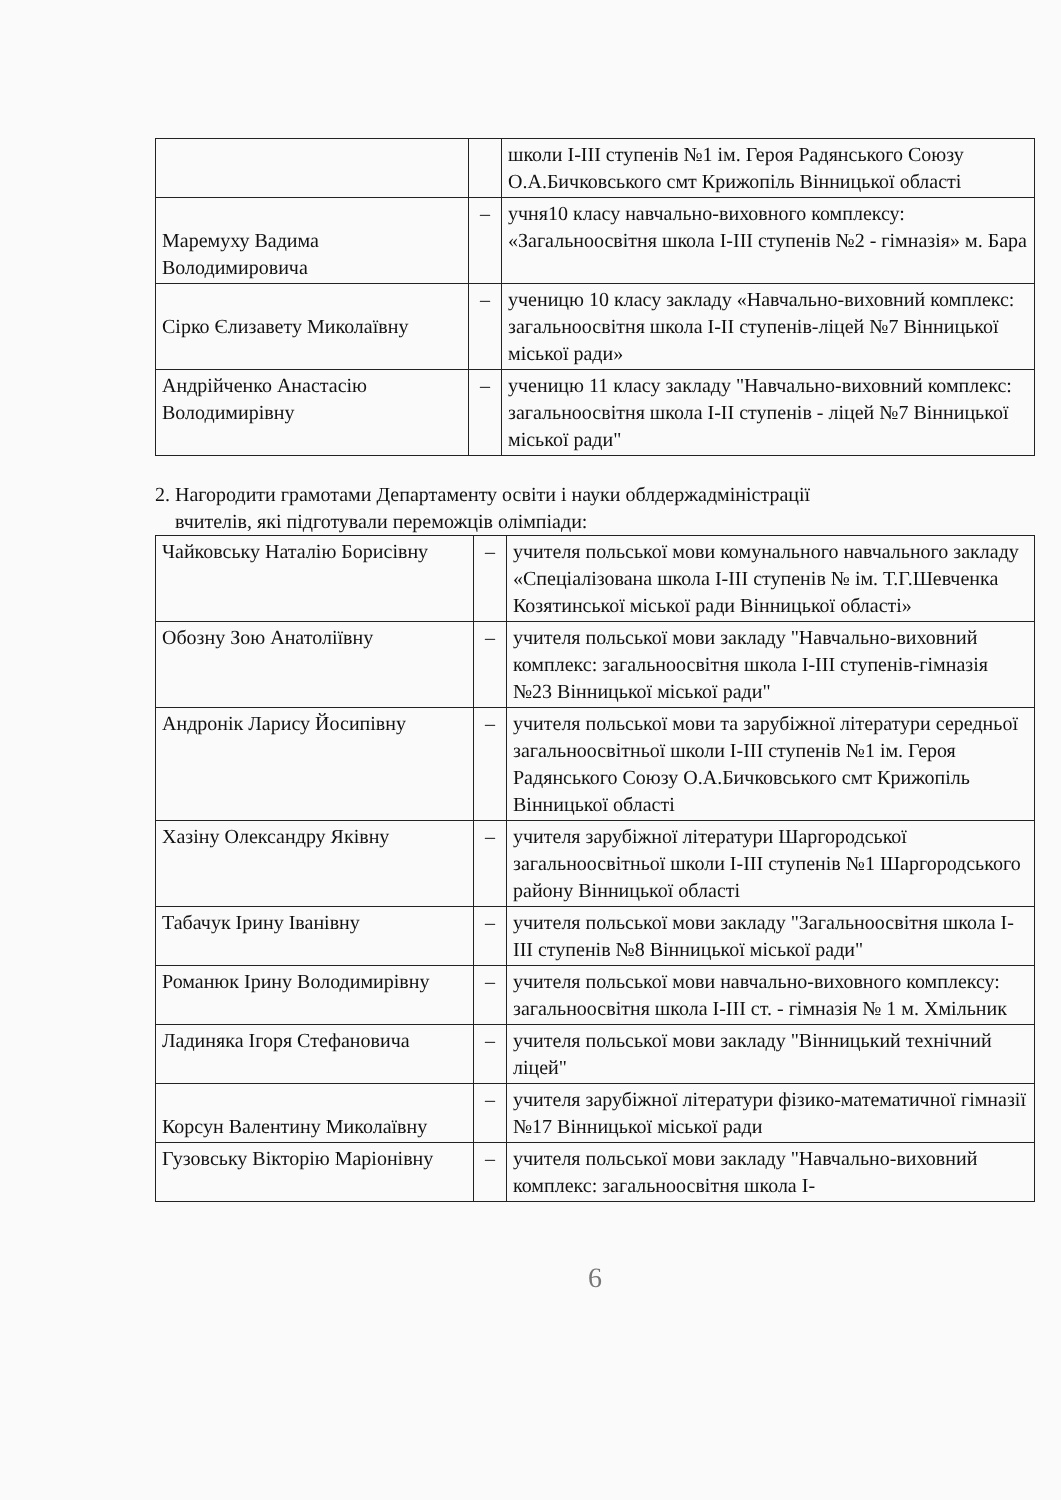| | | школи I-III ступенів №1 ім. Героя Радянського Союзу О.А.Бичковського смт Крижопіль Вінницької області |
| Маремуху Вадима Володимировича | – | учня10 класу навчально-виховного комплексу: «Загальноосвітня школа I-III ступенів №2 - гімназія» м. Бара |
| Сірко Єлизавету Миколаївну | – | ученицю 10 класу закладу «Навчально-виховний комплекс: загальноосвітня школа I-II ступенів-ліцей №7 Вінницької міської ради» |
| Андрійченко Анастасію Володимирівну | – | ученицю 11 класу закладу "Навчально-виховний комплекс: загальноосвітня школа I-II ступенів - ліцей №7 Вінницької міської ради" |
2. Нагородити грамотами Департаменту освіти і науки облдержадміністрації
вчителів, які підготували переможців олімпіади:
| Чайковську Наталію Борисівну | – | учителя польської мови комунального навчального закладу «Спеціалізована школа I-III ступенів № ім. Т.Г.Шевченка Козятинської міської ради Вінницької області» |
| Обозну Зою Анатоліївну | – | учителя польської мови закладу "Навчально-виховний комплекс: загальноосвітня школа I-III ступенів-гімназія №23 Вінницької міської ради" |
| Андронік Ларису Йосипівну | – | учителя польської мови та зарубіжної літератури середньої загальноосвітньої школи I-III ступенів №1 ім. Героя Радянського Союзу О.А.Бичковського смт Крижопіль Вінницької області |
| Хазіну Олександру Яківну | – | учителя зарубіжної літератури Шаргородської загальноосвітньої школи I-III ступенів №1 Шаргородського району Вінницької області |
| Табачук Ірину Іванівну | – | учителя польської мови закладу "Загальноосвітня школа I-III ступенів №8 Вінницької міської ради" |
| Романюк Ірину Володимирівну | – | учителя польської мови навчально-виховного комплексу: загальноосвітня школа I-III ст. - гімназія № 1 м. Хмільник |
| Ладиняка Ігоря Стефановича | – | учителя польської мови закладу "Вінницький технічний ліцей" |
| Корсун Валентину Миколаївну | – | учителя зарубіжної літератури фізико-математичної гімназії №17 Вінницької міської ради |
| Гузовську Вікторію Маріонівну | – | учителя польської мови закладу "Навчально-виховний комплекс: загальноосвітня школа I- |
6